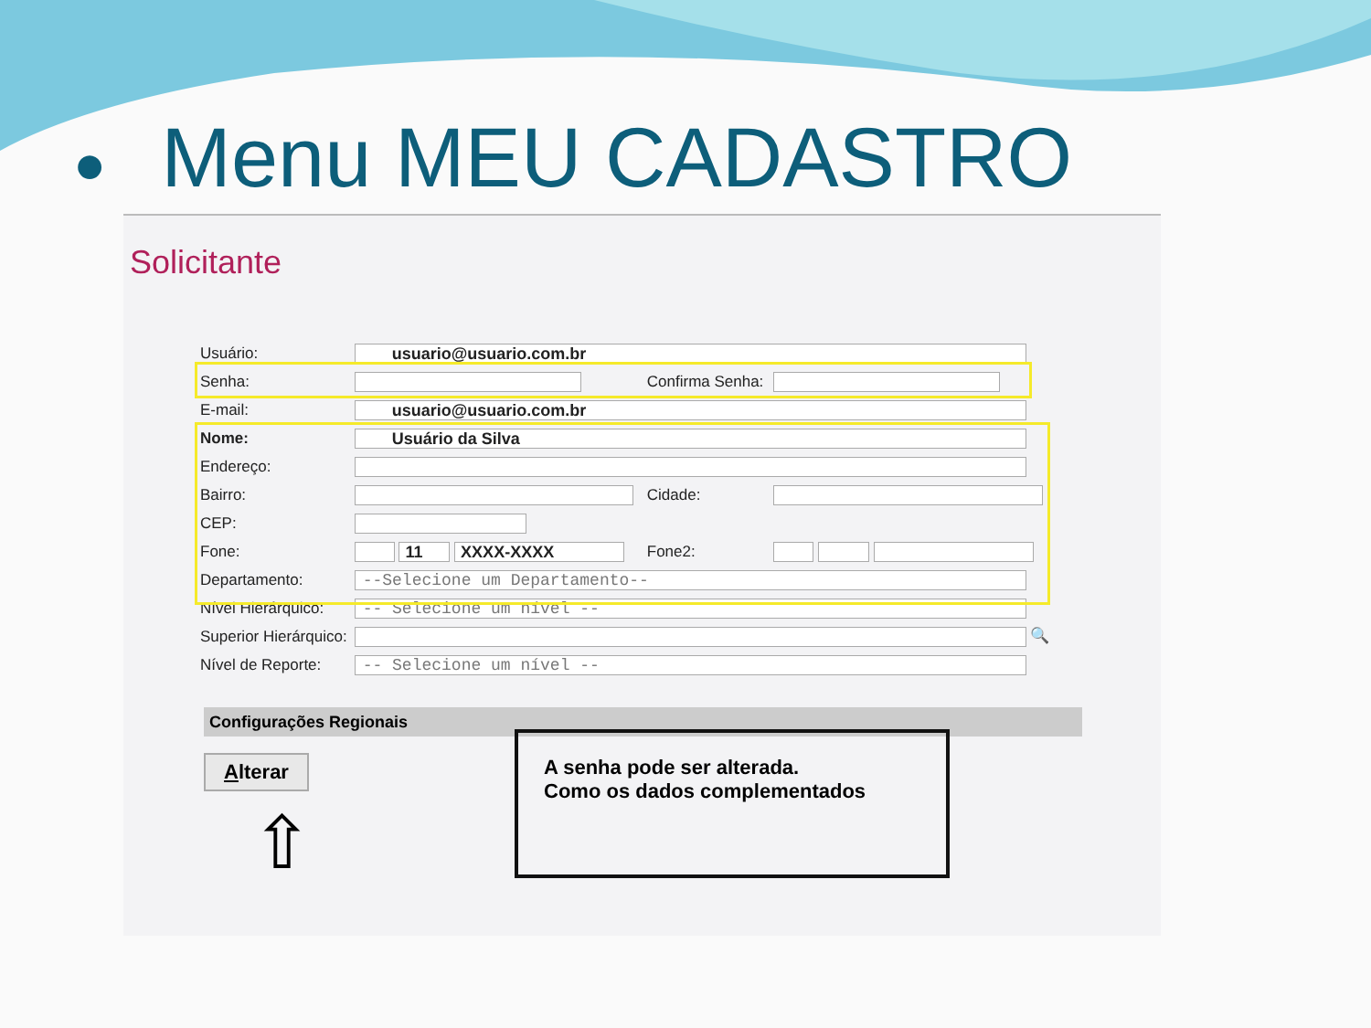● Menu MEU CADASTRO
Solicitante
| Usuário: | usuario@usuario.com.br | | |
| Senha: | | Confirma Senha: | |
| E-mail: | usuario@usuario.com.br | | |
| Nome: | Usuário da Silva | | |
| Endereço: | | | |
| Bairro: | | Cidade: | |
| CEP: | | | |
| Fone: | 11 XXXX-XXXX | Fone2: | |
| Departamento: | --Selecione um Departamento-- | | |
| Nível Hierárquico: | -- Selecione um nível -- | | |
| Superior Hierárquico: | 🔍 | | |
| Nível de Reporte: | -- Selecione um nível -- | | |
Configurações Regionais
Alterar
⇧
A senha pode ser alterada.
Como os dados complementados